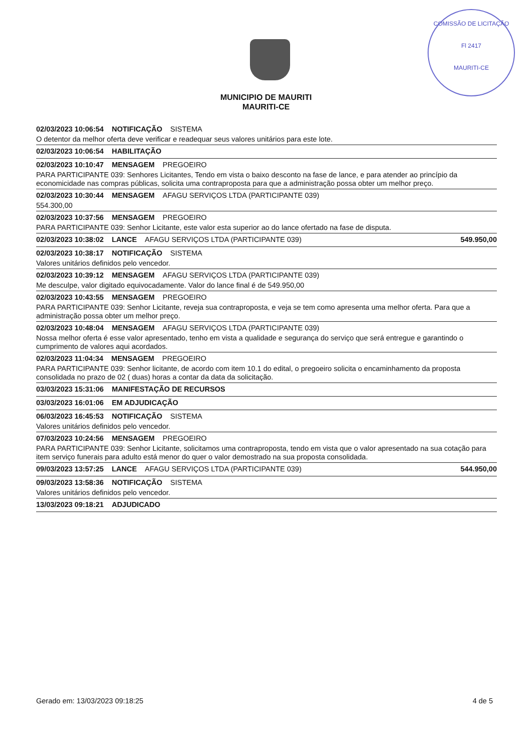COMISSÃO DE LICITAÇÃO
Fl 2417
MAURITI-CE
MUNICIPIO DE MAURITI
MAURITI-CE
02/03/2023 10:06:54 NOTIFICAÇÃO SISTEMA
O detentor da melhor oferta deve verificar e readequar seus valores unitários para este lote.
02/03/2023 10:06:54 HABILITAÇÃO
02/03/2023 10:10:47 MENSAGEM PREGOEIRO
PARA PARTICIPANTE 039: Senhores Licitantes, Tendo em vista o baixo desconto na fase de lance, e para atender ao princípio da economicidade nas compras públicas, solicita uma contraproposta para que a administração possa obter um melhor preço.
02/03/2023 10:30:44 MENSAGEM AFAGU SERVIÇOS LTDA (PARTICIPANTE 039)
554.300,00
02/03/2023 10:37:56 MENSAGEM PREGOEIRO
PARA PARTICIPANTE 039: Senhor Licitante, este valor esta superior ao do lance ofertado na fase de disputa.
02/03/2023 10:38:02 LANCE AFAGU SERVIÇOS LTDA (PARTICIPANTE 039) 549.950,00
02/03/2023 10:38:17 NOTIFICAÇÃO SISTEMA
Valores unitários definidos pelo vencedor.
02/03/2023 10:39:12 MENSAGEM AFAGU SERVIÇOS LTDA (PARTICIPANTE 039)
Me desculpe, valor digitado equivocadamente. Valor do lance final é de 549.950,00
02/03/2023 10:43:55 MENSAGEM PREGOEIRO
PARA PARTICIPANTE 039: Senhor Licitante, reveja sua contraproposta, e veja se tem como apresenta uma melhor oferta. Para que a administração possa obter um melhor preço.
02/03/2023 10:48:04 MENSAGEM AFAGU SERVIÇOS LTDA (PARTICIPANTE 039)
Nossa melhor oferta é esse valor apresentado, tenho em vista a qualidade e segurança do serviço que será entregue e garantindo o cumprimento de valores aqui acordados.
02/03/2023 11:04:34 MENSAGEM PREGOEIRO
PARA PARTICIPANTE 039: Senhor licitante, de acordo com item 10.1 do edital, o pregoeiro solicita o encaminhamento da proposta consolidada no prazo de 02 ( duas) horas a contar da data da solicitação.
03/03/2023 15:31:06 MANIFESTAÇÃO DE RECURSOS
03/03/2023 16:01:06 EM ADJUDICAÇÃO
06/03/2023 16:45:53 NOTIFICAÇÃO SISTEMA
Valores unitários definidos pelo vencedor.
07/03/2023 10:24:56 MENSAGEM PREGOEIRO
PARA PARTICIPANTE 039: Senhor Licitante, solicitamos uma contraproposta, tendo em vista que o valor apresentado na sua cotação para item serviço funerais para adulto está menor do quer o valor demostrado na sua proposta consolidada.
09/03/2023 13:57:25 LANCE AFAGU SERVIÇOS LTDA (PARTICIPANTE 039) 544.950,00
09/03/2023 13:58:36 NOTIFICAÇÃO SISTEMA
Valores unitários definidos pelo vencedor.
13/03/2023 09:18:21 ADJUDICADO
Gerado em: 13/03/2023 09:18:25 4 de 5